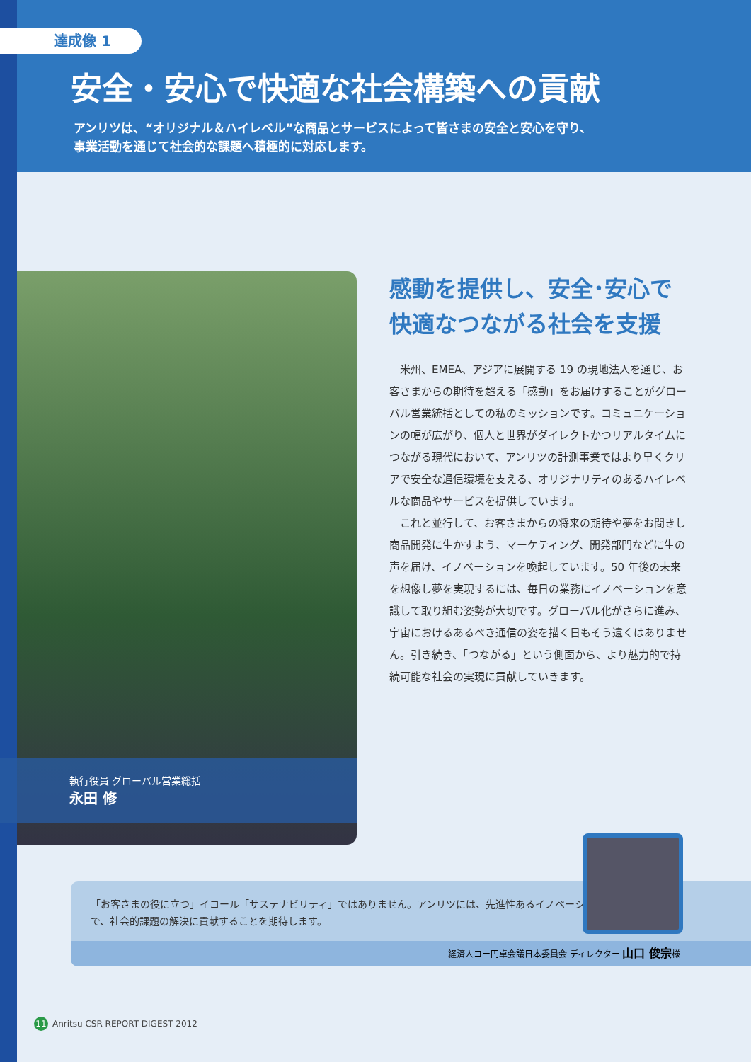達成像 1
安全・安心で快適な社会構築への貢献
アンリツは、“オリジナル＆ハイレベル”な商品とサービスによって皆さまの安全と安心を守り、
事業活動を通じて社会的な課題へ積極的に対応します。
執行役員 グローバル営業総括
永田 修
感動を提供し、安全･安心で快適なつながる社会を支援
米州、EMEA、アジアに展開する 19 の現地法人を通じ、お客さまからの期待を超える「感動」をお届けすることがグローバル営業統括としての私のミッションです。コミュニケーションの幅が広がり、個人と世界がダイレクトかつリアルタイムにつながる現代において、アンリツの計測事業ではより早くクリアで安全な通信環境を支える、オリジナリティのあるハイレベルな商品やサービスを提供しています。
これと並行して、お客さまからの将来の期待や夢をお聞きし商品開発に生かすよう、マーケティング、開発部門などに生の声を届け、イノベーションを喚起しています。50 年後の未来を想像し夢を実現するには、毎日の業務にイノベーションを意識して取り組む姿勢が大切です。グローバル化がさらに進み、宇宙におけるあるべき通信の姿を描く日もそう遠くはありません。引き続き、「つながる」という側面から、より魅力的で持続可能な社会の実現に貢献していきます。
「お客さまの役に立つ」イコール「サステナビリティ」ではありません。アンリツには、先進性あるイノベーションで、社会的課題の解決に貢献することを期待します。
経済人コー円卓会議日本委員会 ディレクター 山口 俊宗様
11 Anritsu CSR REPORT DIGEST 2012